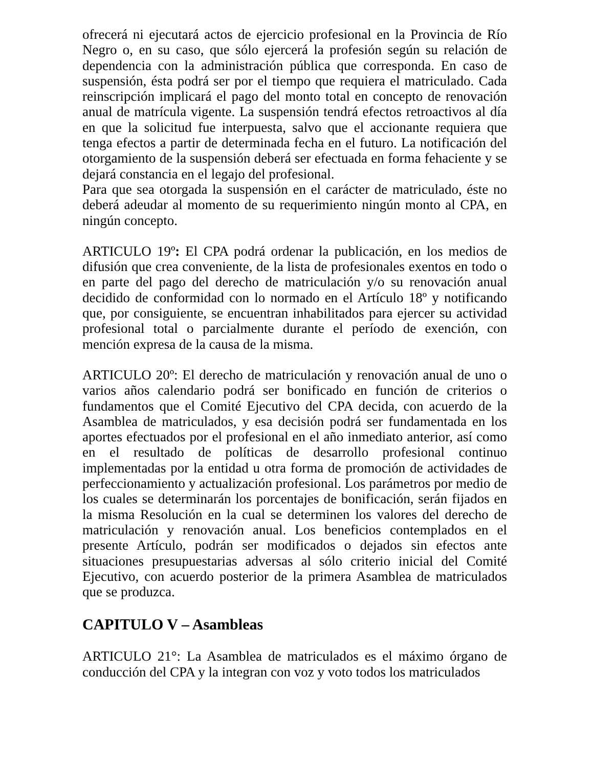ofrecerá ni ejecutará actos de ejercicio profesional en la Provincia de Río Negro o, en su caso, que sólo ejercerá la profesión según su relación de dependencia con la administración pública que corresponda. En caso de suspensión, ésta podrá ser por el tiempo que requiera el matriculado. Cada reinscripción implicará el pago del monto total en concepto de renovación anual de matrícula vigente. La suspensión tendrá efectos retroactivos al día en que la solicitud fue interpuesta, salvo que el accionante requiera que tenga efectos a partir de determinada fecha en el futuro. La notificación del otorgamiento de la suspensión deberá ser efectuada en forma fehaciente y se dejará constancia en el legajo del profesional.
Para que sea otorgada la suspensión en el carácter de matriculado, éste no deberá adeudar al momento de su requerimiento ningún monto al CPA, en ningún concepto.
ARTICULO 19º: El CPA podrá ordenar la publicación, en los medios de difusión que crea conveniente, de la lista de profesionales exentos en todo o en parte del pago del derecho de matriculación y/o su renovación anual decidido de conformidad con lo normado en el Artículo 18º y notificando que, por consiguiente, se encuentran inhabilitados para ejercer su actividad profesional total o parcialmente durante el período de exención, con mención expresa de la causa de la misma.
ARTICULO 20º: El derecho de matriculación y renovación anual de uno o varios años calendario podrá ser bonificado en función de criterios o fundamentos que el Comité Ejecutivo del CPA decida, con acuerdo de la Asamblea de matriculados, y esa decisión podrá ser fundamentada en los aportes efectuados por el profesional en el año inmediato anterior, así como en el resultado de políticas de desarrollo profesional continuo implementadas por la entidad u otra forma de promoción de actividades de perfeccionamiento y actualización profesional. Los parámetros por medio de los cuales se determinarán los porcentajes de bonificación, serán fijados en la misma Resolución en la cual se determinen los valores del derecho de matriculación y renovación anual. Los beneficios contemplados en el presente Artículo, podrán ser modificados o dejados sin efectos ante situaciones presupuestarias adversas al sólo criterio inicial del Comité Ejecutivo, con acuerdo posterior de la primera Asamblea de matriculados que se produzca.
CAPITULO V – Asambleas
ARTICULO 21°: La Asamblea de matriculados es el máximo órgano de conducción del CPA y la integran con voz y voto todos los matriculados